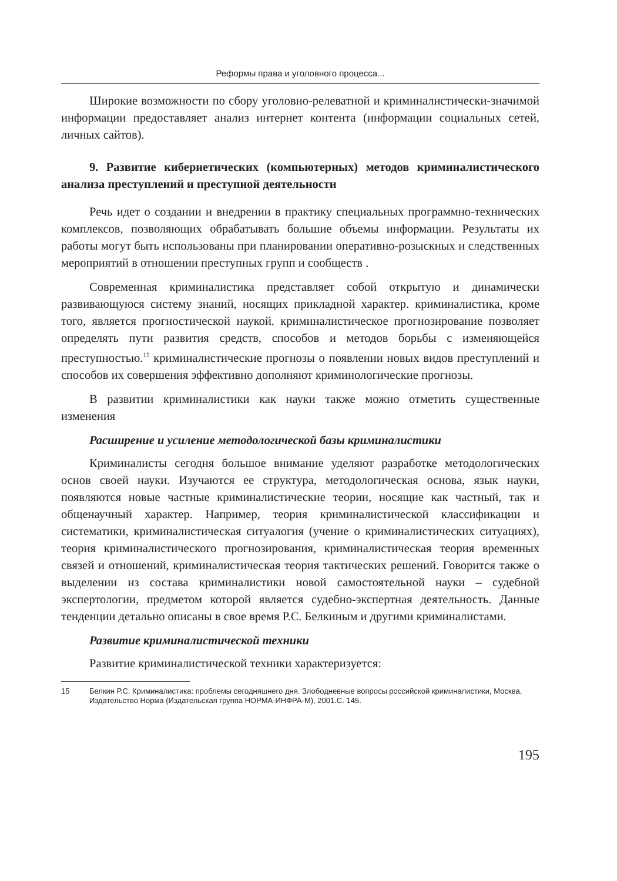Реформы права и уголовного процесса...
Широкие возможности по сбору уголовно-релеватной и криминалистически-значимой информации предоставляет анализ интернет контента (информации социальных сетей, личных сайтов).
9. Развитие кибернетических (компьютерных) методов криминалистического анализа преступлений и преступной деятельности
Речь идет о создании и внедрении в практику специальных программно-технических комплексов, позволяющих обрабатывать большие объемы информации. Результаты их работы могут быть использованы при планировании оперативно-розыскных и следственных мероприятий в отношении преступных групп и сообществ .
Современная криминалистика представляет собой открытую и динамически развивающуюся систему знаний, носящих прикладной характер. криминалистика, кроме того, является прогностической наукой. криминалистическое прогнозирование позволяет определять пути развития средств, способов и методов борьбы с изменяющейся преступностью.<sup>15</sup> криминалистические прогнозы о появлении новых видов преступлений и способов их совершения эффективно дополняют криминологические прогнозы.
В развитии криминалистики как науки также можно отметить существенные изменения
Расширение и усиление методологической базы криминалистики
Криминалисты сегодня большое внимание уделяют разработке методологических основ своей науки. Изучаются ее структура, методологическая основа, язык науки, появляются новые частные криминалистические теории, носящие как частный, так и общенаучный характер. Например, теория криминалистической классификации и систематики, криминалистическая ситуалогия (учение о криминалистических ситуациях), теория криминалистического прогнозирования, криминалистическая теория временных связей и отношений, криминалистическая теория тактических решений. Говорится также о выделении из состава криминалистики новой самостоятельной науки – судебной экспертологии, предметом которой является судебно-экспертная деятельность. Данные тенденции детально описаны в свое время Р.С. Белкиным и другими криминалистами.
Развитие криминалистической техники
Развитие криминалистической техники характеризуется:
15 Белкин Р.С. Криминалистика: проблемы сегодняшнего дня. Злободневные вопросы российской криминалистики, Москва, Издательство Норма (Издательская группа НОРМА-ИНФРА-М), 2001.С. 145.
195